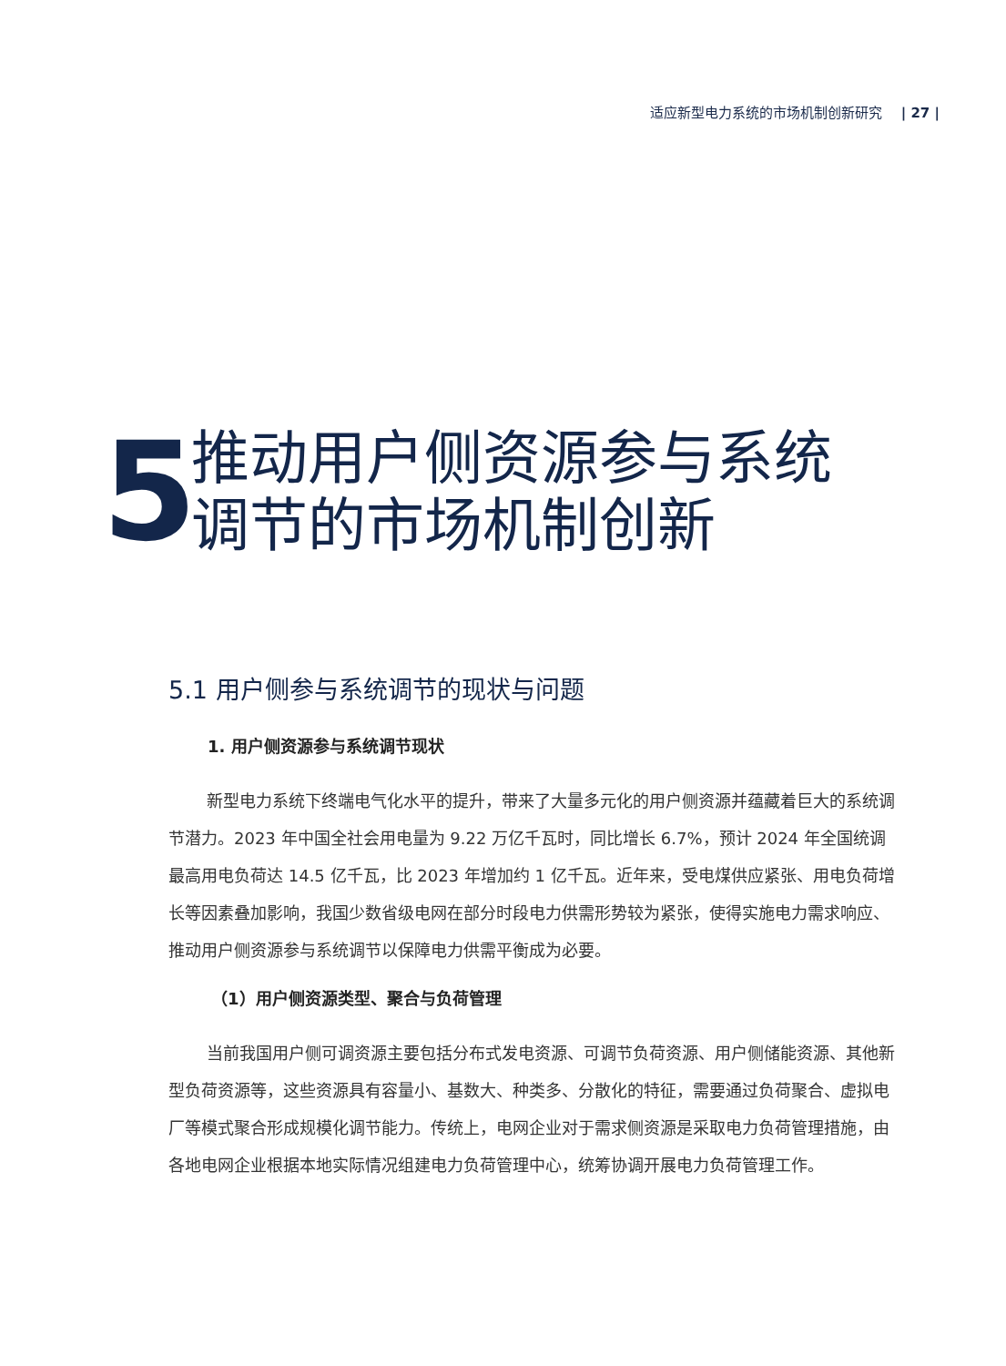适应新型电力系统的市场机制创新研究 | 27 |
5
推动用户侧资源参与系统
调节的市场机制创新
5.1 用户侧参与系统调节的现状与问题
1. 用户侧资源参与系统调节现状
新型电力系统下终端电气化水平的提升，带来了大量多元化的用户侧资源并蕴藏着巨大的系统调节潜力。2023 年中国全社会用电量为 9.22 万亿千瓦时，同比增长 6.7%，预计 2024 年全国统调最高用电负荷达 14.5 亿千瓦，比 2023 年增加约 1 亿千瓦。近年来，受电煤供应紧张、用电负荷增长等因素叠加影响，我国少数省级电网在部分时段电力供需形势较为紧张，使得实施电力需求响应、推动用户侧资源参与系统调节以保障电力供需平衡成为必要。
（1）用户侧资源类型、聚合与负荷管理
当前我国用户侧可调资源主要包括分布式发电资源、可调节负荷资源、用户侧储能资源、其他新型负荷资源等，这些资源具有容量小、基数大、种类多、分散化的特征，需要通过负荷聚合、虚拟电厂等模式聚合形成规模化调节能力。传统上，电网企业对于需求侧资源是采取电力负荷管理措施，由各地电网企业根据本地实际情况组建电力负荷管理中心，统筹协调开展电力负荷管理工作。